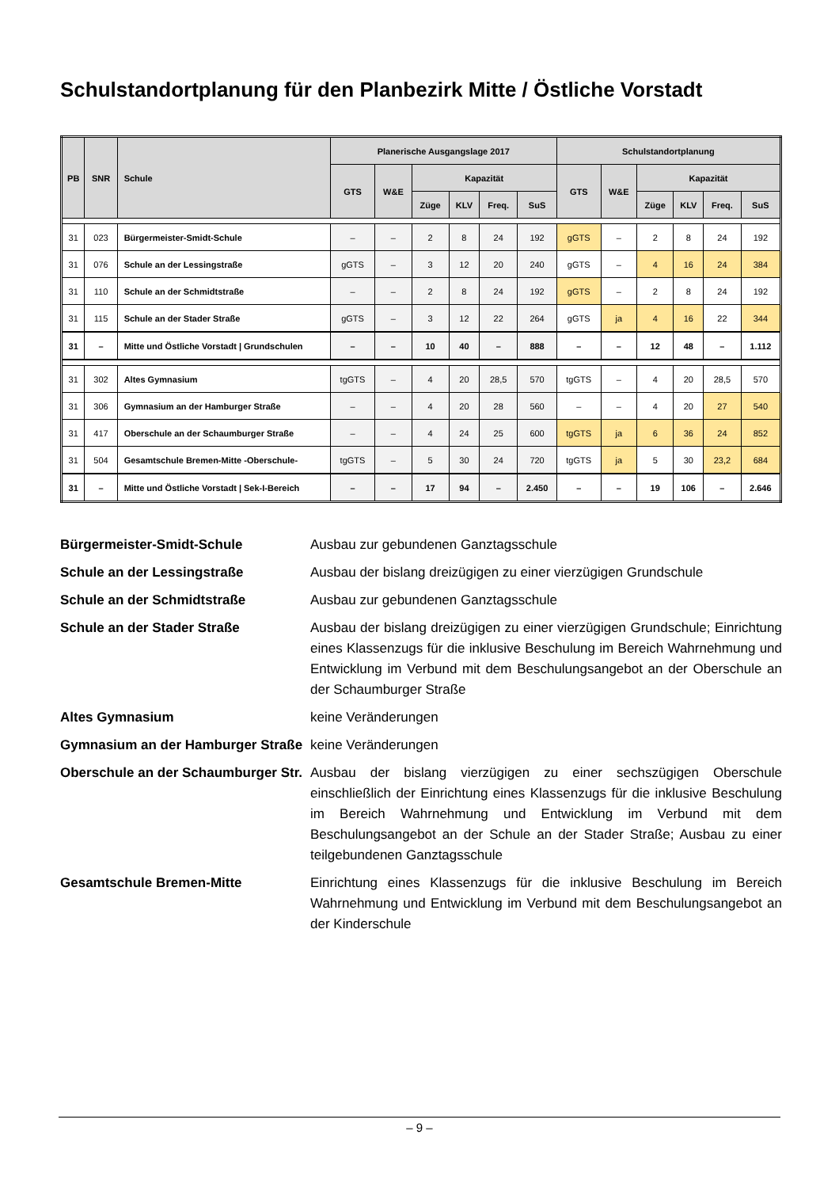Schulstandortplanung für den Planbezirk Mitte / Östliche Vorstadt
| PB | SNR | Schule | Planerische Ausgangslage 2017 | | | | | | Schulstandortplanung | | | | | |
| --- | --- | --- | --- | --- | --- | --- | --- | --- | --- | --- | --- | --- | --- | --- |
| | | | GTS | W&E | Kapazität | | | | GTS | W&E | Kapazität | | | |
| | | | | | Züge | KLV | Freq. | SuS | | | Züge | KLV | Freq. | SuS |
| 31 | 023 | Bürgermeister-Smidt-Schule | – | – | 2 | 8 | 24 | 192 | gGTS | – | 2 | 8 | 24 | 192 |
| 31 | 076 | Schule an der Lessingstraße | gGTS | – | 3 | 12 | 20 | 240 | gGTS | – | 4 | 16 | 24 | 384 |
| 31 | 110 | Schule an der Schmidtstraße | – | – | 2 | 8 | 24 | 192 | gGTS | – | 2 | 8 | 24 | 192 |
| 31 | 115 | Schule an der Stader Straße | gGTS | – | 3 | 12 | 22 | 264 | gGTS | ja | 4 | 16 | 22 | 344 |
| 31 | – | Mitte und Östliche Vorstadt / Grundschulen | – | – | 10 | 40 | – | 888 | – | – | 12 | 48 | – | 1.112 |
| 31 | 302 | Altes Gymnasium | tgGTS | – | 4 | 20 | 28,5 | 570 | tgGTS | – | 4 | 20 | 28,5 | 570 |
| 31 | 306 | Gymnasium an der Hamburger Straße | – | – | 4 | 20 | 28 | 560 | – | – | 4 | 20 | 27 | 540 |
| 31 | 417 | Oberschule an der Schaumburger Straße | – | – | 4 | 24 | 25 | 600 | tgGTS | ja | 6 | 36 | 24 | 852 |
| 31 | 504 | Gesamtschule Bremen-Mitte -Oberschule- | tgGTS | – | 5 | 30 | 24 | 720 | tgGTS | ja | 5 | 30 | 23,2 | 684 |
| 31 | – | Mitte und Östliche Vorstadt / Sek-I-Bereich | – | – | 17 | 94 | – | 2.450 | – | – | 19 | 106 | – | 2.646 |
Bürgermeister-Smidt-Schule Ausbau zur gebundenen Ganztagsschule
Schule an der Lessingstraße Ausbau der bislang dreizügigen zu einer vierzügigen Grundschule
Schule an der Schmidtstraße Ausbau zur gebundenen Ganztagsschule
Schule an der Stader Straße Ausbau der bislang dreizügigen zu einer vierzügigen Grundschule; Einrichtung eines Klassenzugs für die inklusive Beschulung im Bereich Wahrnehmung und Entwicklung im Verbund mit dem Beschulungsangebot an der Oberschule an der Schaumburger Straße
Altes Gymnasium keine Veränderungen
Gymnasium an der Hamburger Straße
keine Veränderungen
Oberschule an der Schaumburger Str.
Ausbau der bislang vierzügigen zu einer sechszügigen Oberschule einschließlich der Einrichtung eines Klassenzugs für die inklusive Beschulung im Bereich Wahrnehmung und Entwicklung im Verbund mit dem Beschulungsangebot an der Schule an der Stader Straße; Ausbau zu einer teilgebundenen Ganztagsschule
Gesamtschule Bremen-Mitte Einrichtung eines Klassenzugs für die inklusive Beschulung im Bereich Wahrnehmung und Entwicklung im Verbund mit dem Beschulungsangebot an der Kinderschule
– 9 –